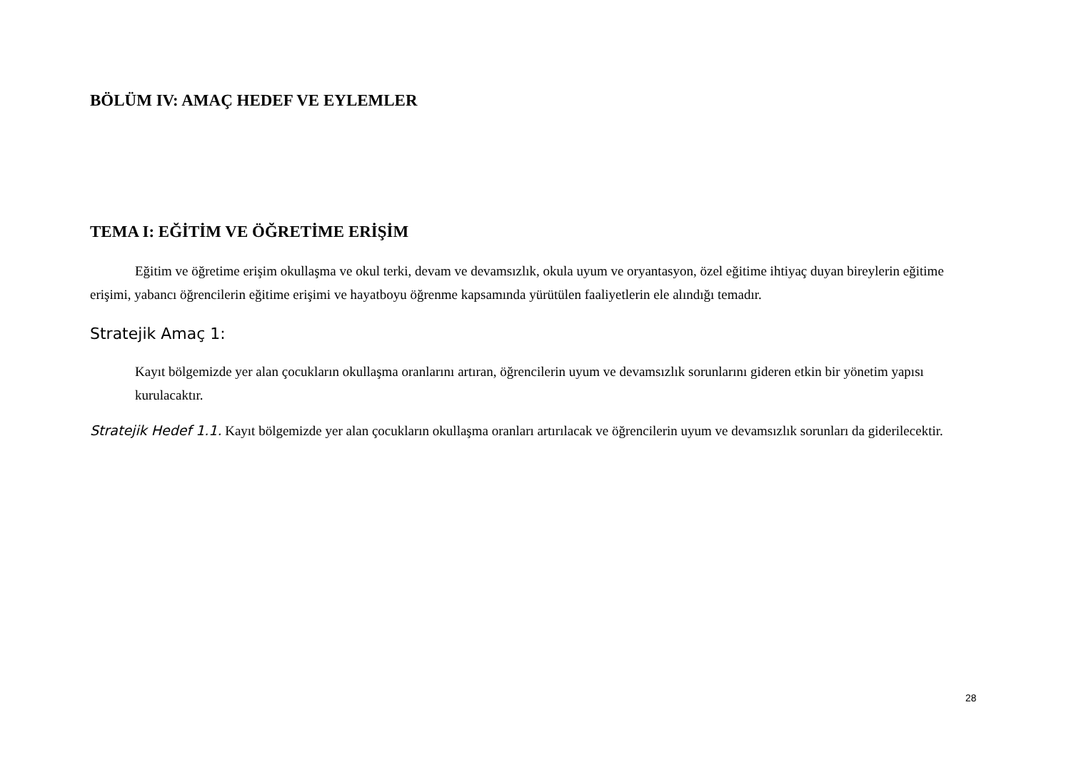BÖLÜM IV: AMAÇ HEDEF VE EYLEMLER
TEMA I: EĞİTİM VE ÖĞRETİME ERİŞİM
Eğitim ve öğretime erişim okullaşma ve okul terki, devam ve devamsızlık, okula uyum ve oryantasyon, özel eğitime ihtiyaç duyan bireylerin eğitime erişimi, yabancı öğrencilerin eğitime erişimi ve hayatboyu öğrenme kapsamında yürütülen faaliyetlerin ele alındığı temadır.
Stratejik Amaç 1:
Kayıt bölgemizde yer alan çocukların okullaşma oranlarını artıran, öğrencilerin uyum ve devamsızlık sorunlarını gideren etkin bir yönetim yapısı kurulacaktır.
Stratejik Hedef 1.1. Kayıt bölgemizde yer alan çocukların okullaşma oranları artırılacak ve öğrencilerin uyum ve devamsızlık sorunları da giderilecektir.
28